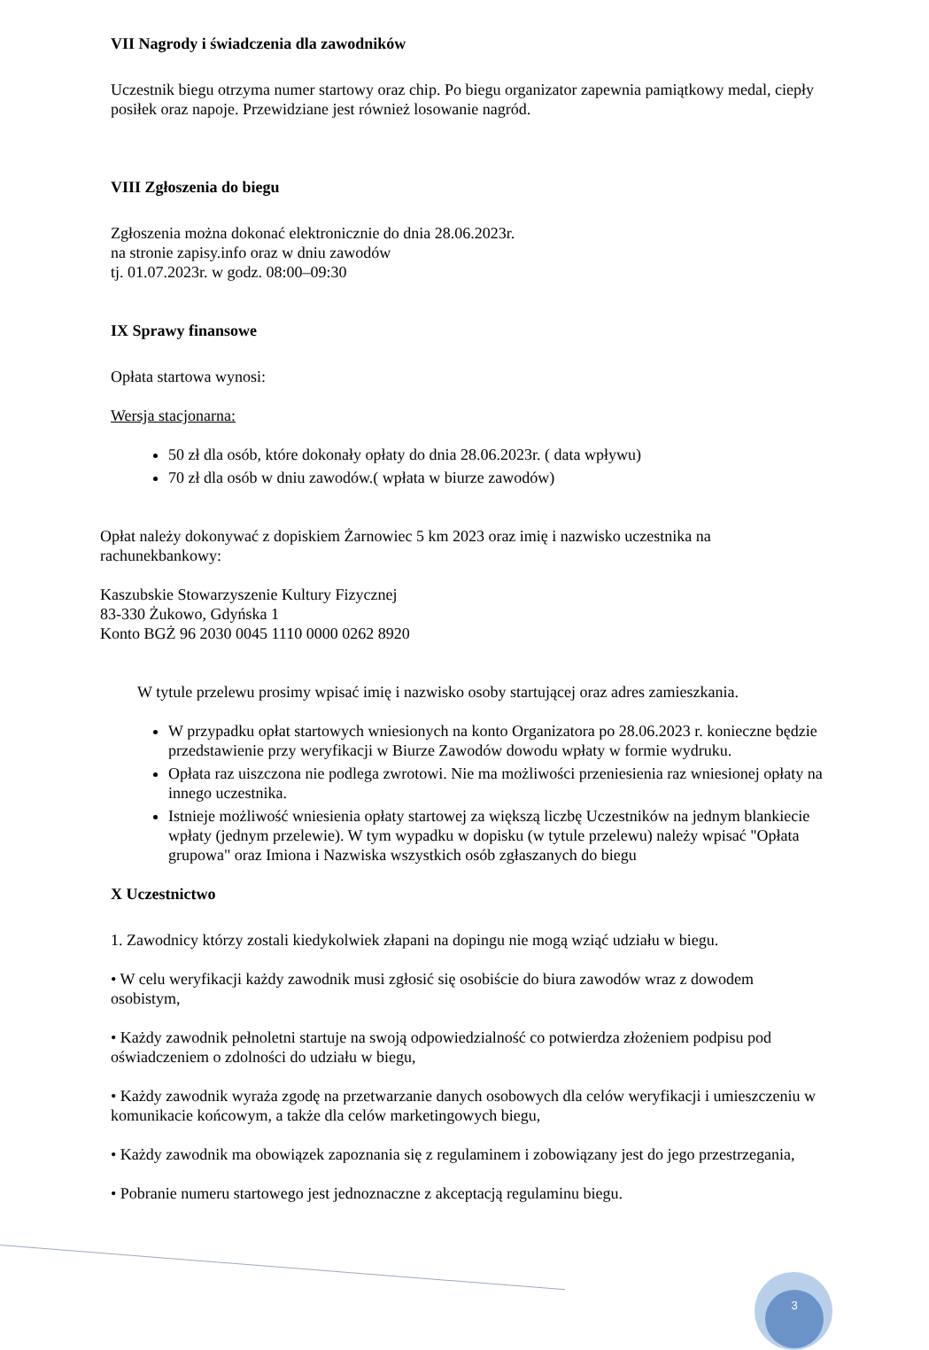VII Nagrody i świadczenia dla zawodników
Uczestnik biegu otrzyma numer startowy oraz chip. Po biegu organizator zapewnia pamiątkowy medal, ciepły posiłek oraz napoje. Przewidziane jest również losowanie nagród.
VIII Zgłoszenia do biegu
Zgłoszenia można dokonać elektronicznie do dnia 28.06.2023r.
na stronie zapisy.info oraz w dniu zawodów
tj. 01.07.2023r. w godz. 08:00–09:30
IX Sprawy finansowe
Opłata startowa wynosi:
Wersja stacjonarna:
50 zł dla osób, które dokonały opłaty do dnia 28.06.2023r. ( data wpływu)
70 zł dla osób w dniu zawodów.( wpłata w biurze zawodów)
Opłat należy dokonywać z dopiskiem Żarnowiec 5 km 2023 oraz imię i nazwisko uczestnika na rachunekbankowy:
Kaszubskie Stowarzyszenie Kultury Fizycznej
83-330 Żukowo, Gdyńska 1
Konto BGŻ 96 2030 0045 1110 0000 0262 8920
W tytule przelewu prosimy wpisać imię i nazwisko osoby startującej oraz adres zamieszkania.
W przypadku opłat startowych wniesionych na konto Organizatora po 28.06.2023 r. konieczne będzie przedstawienie przy weryfikacji w Biurze Zawodów dowodu wpłaty w formie wydruku.
Opłata raz uiszczona nie podlega zwrotowi. Nie ma możliwości przeniesienia raz wniesionej opłaty na innego uczestnika.
Istnieje możliwość wniesienia opłaty startowej za większą liczbę Uczestników na jednym blankiecie wpłaty (jednym przelewie). W tym wypadku w dopisku (w tytule przelewu) należy wpisać "Opłata grupowa" oraz Imiona i Nazwiska wszystkich osób zgłaszanych do biegu
X Uczestnictwo
1. Zawodnicy którzy zostali kiedykolwiek złapani na dopingu nie mogą wziąć udziału w biegu.
• W celu weryfikacji każdy zawodnik musi zgłosić się osobiście do biura zawodów wraz z dowodem osobistym,
• Każdy zawodnik pełnoletni startuje na swoją odpowiedzialność co potwierdza złożeniem podpisu pod oświadczeniem o zdolności do udziału w biegu,
• Każdy zawodnik wyraża zgodę na przetwarzanie danych osobowych dla celów weryfikacji i umieszczeniu w komunikacie końcowym, a także dla celów marketingowych biegu,
• Każdy zawodnik ma obowiązek zapoznania się z regulaminem i zobowiązany jest do jego przestrzegania,
• Pobranie numeru startowego jest jednoznaczne z akceptacją regulaminu biegu.
3